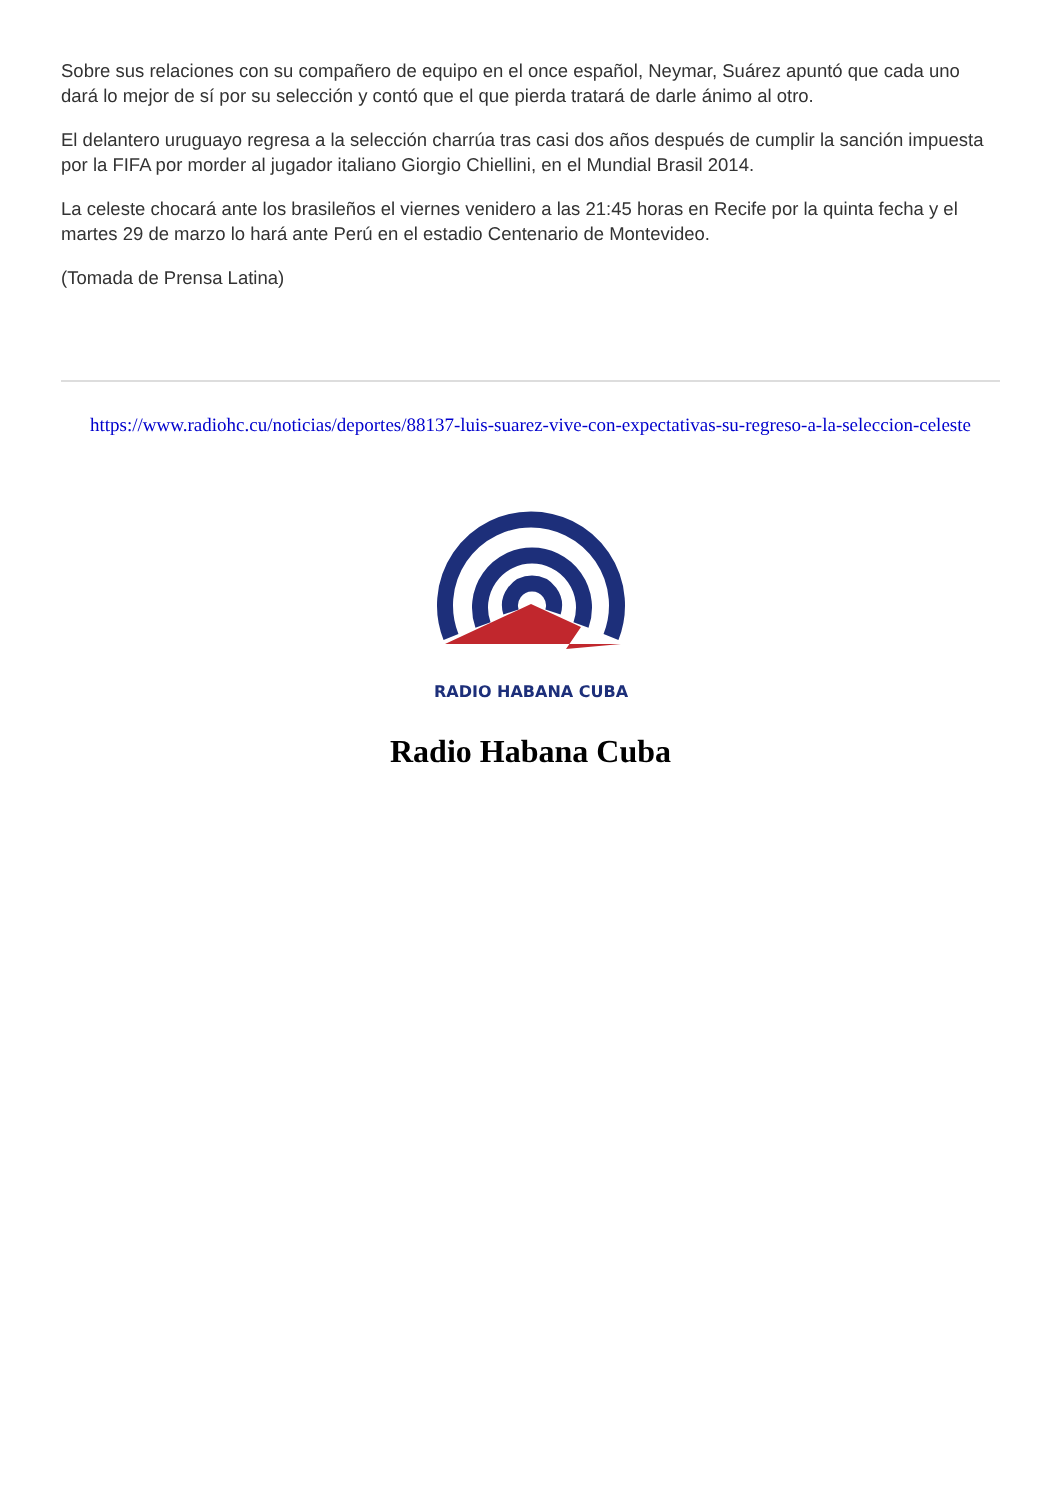Sobre sus relaciones con su compañero de equipo en el once español, Neymar, Suárez apuntó que cada uno dará lo mejor de sí por su selección y contó que el que pierda tratará de darle ánimo al otro.
El delantero uruguayo regresa a la selección charrúa tras casi dos años después de cumplir la sanción impuesta por la FIFA por morder al jugador italiano Giorgio Chiellini, en el Mundial Brasil 2014.
La celeste chocará ante los brasileños el viernes venidero a las 21:45 horas en Recife por la quinta fecha y el martes 29 de marzo lo hará ante Perú en el estadio Centenario de Montevideo.
(Tomada de Prensa Latina)
https://www.radiohc.cu/noticias/deportes/88137-luis-suarez-vive-con-expectativas-su-regreso-a-la-seleccion-celeste
RADIO HABANA CUBA
Radio Habana Cuba